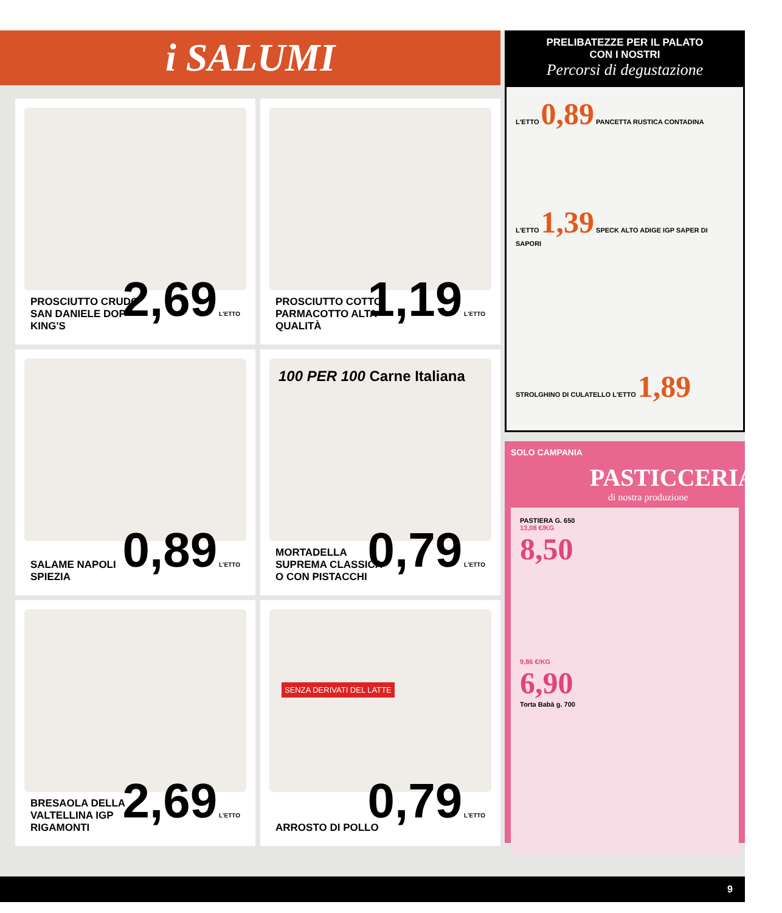i SALUMI
PROSCIUTTO CRUDO SAN DANIELE DOP KING'S
2,69 L'ETTO
PROSCIUTTO COTTO PARMACOTTO ALTA QUALITÀ
1,19 L'ETTO
SALAME NAPOLI SPIEZIA
0,89 L'ETTO
100 PER 100 Carne Italiana
MORTADELLA SUPREMA CLASSICA O CON PISTACCHI
0,79 L'ETTO
BRESAOLA DELLA VALTELLINA IGP RIGAMONTI
2,69 L'ETTO
SENZA DERIVATI DEL LATTE
ARROSTO DI POLLO 0,79 L'ETTO
PRELIBATEZZE PER IL PALATO
CON I NOSTRI
Percorsi di degustazione
L'ETTO 0,89 PANCETTA RUSTICA CONTADINA
L'ETTO 1,39 SPECK ALTO ADIGE IGP SAPER DI SAPORI
STROLGHINO DI CULATELLO L'ETTO 1,89
SOLO CAMPANIA
PASTICCERIA
di nostra produzione
PASTIERA G. 650
13,08 €/KG
8,50
9,86 €/KG
6,90
Torta Babà g. 700
9